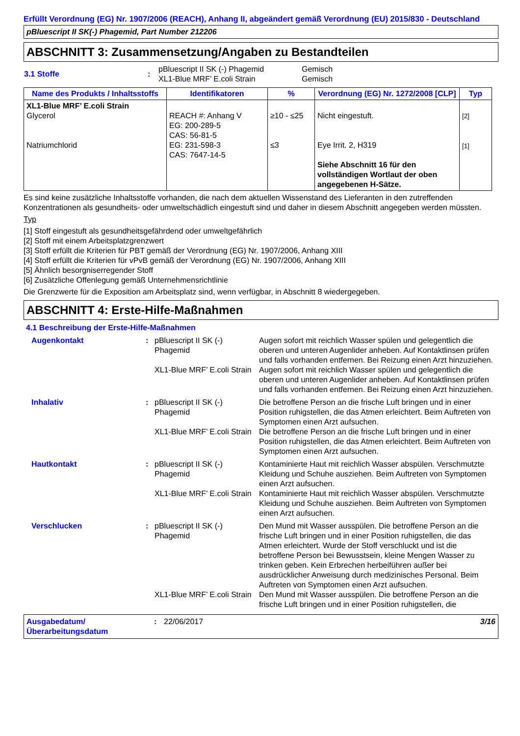Erfüllt Verordnung (EG) Nr. 1907/2006 (REACH), Anhang II, abgeändert gemäß Verordnung (EU) 2015/830 - Deutschland
pBluescript II SK(-) Phagemid, Part Number 212206
ABSCHNITT 3: Zusammensetzung/Angaben zu Bestandteilen
| 3.1 Stoffe | : | pBluescript II SK (-) Phagemid XL1-Blue MRF’ E.coli Strain | Gemisch Gemisch |
| Name des Produkts / Inhaltsstoffs | Identifikatoren | % | Verordnung (EG) Nr. 1272/2008 [CLP] | Typ |
| --- | --- | --- | --- | --- |
| XL1-Blue MRF’ E.coli Strain Glycerol Natriumchlorid | REACH #: Anhang V EG: 200-289-5 CAS: 56-81-5 EG: 231-598-3 CAS: 7647-14-5 | ≥10 - ≤25 ≤3 | Nicht eingestuft. Eye Irrit. 2, H319 Siehe Abschnitt 16 für den vollständigen Wortlaut der oben angegebenen H-Sätze. | [2] [1] |
Es sind keine zusätzliche Inhaltsstoffe vorhanden, die nach dem aktuellen Wissenstand des Lieferanten in den zutreffenden Konzentrationen als gesundheits- oder umweltschädlich eingestuft sind und daher in diesem Abschnitt angegeben werden müssten.
Typ
[1] Stoff eingestuft als gesundheitsgefährdend oder umweltgefährlich
[2] Stoff mit einem Arbeitsplatzgrenzwert
[3] Stoff erfüllt die Kriterien für PBT gemäß der Verordnung (EG) Nr. 1907/2006, Anhang XIII
[4] Stoff erfüllt die Kriterien für vPvB gemäß der Verordnung (EG) Nr. 1907/2006, Anhang XIII
[5] Ähnlich besorgniserregender Stoff
[6] Zusätzliche Offenlegung gemäß Unternehmensrichtlinie
Die Grenzwerte für die Exposition am Arbeitsplatz sind, wenn verfügbar, in Abschnitt 8 wiedergegeben.
ABSCHNITT 4: Erste-Hilfe-Maßnahmen
4.1 Beschreibung der Erste-Hilfe-Maßnahmen
| Augenkontakt | : | pBluescript II SK (-) Phagemid | Augen sofort mit reichlich Wasser spülen und gelegentlich die oberen und unteren Augenlider anheben. Auf Kontaktlinsen prüfen und falls vorhanden entfernen. Bei Reizung einen Arzt hinzuziehen. |
| | | XL1-Blue MRF’ E.coli Strain | Augen sofort mit reichlich Wasser spülen und gelegentlich die oberen und unteren Augenlider anheben. Auf Kontaktlinsen prüfen und falls vorhanden entfernen. Bei Reizung einen Arzt hinzuziehen. |
| Inhalativ | : | pBluescript II SK (-) Phagemid | Die betroffene Person an die frische Luft bringen und in einer Position ruhigstellen, die das Atmen erleichtert. Beim Auftreten von Symptomen einen Arzt aufsuchen. |
| | | XL1-Blue MRF’ E.coli Strain | Die betroffene Person an die frische Luft bringen und in einer Position ruhigstellen, die das Atmen erleichtert. Beim Auftreten von Symptomen einen Arzt aufsuchen. |
| Hautkontakt | : | pBluescript II SK (-) Phagemid | Kontaminierte Haut mit reichlich Wasser abspülen. Verschmutzte Kleidung und Schuhe ausziehen. Beim Auftreten von Symptomen einen Arzt aufsuchen. |
| | | XL1-Blue MRF’ E.coli Strain | Kontaminierte Haut mit reichlich Wasser abspülen. Verschmutzte Kleidung und Schuhe ausziehen. Beim Auftreten von Symptomen einen Arzt aufsuchen. |
| Verschlucken | : | pBluescript II SK (-) Phagemid | Den Mund mit Wasser ausspülen. Die betroffene Person an die frische Luft bringen und in einer Position ruhigstellen, die das Atmen erleichtert. Wurde der Stoff verschluckt und ist die betroffene Person bei Bewusstsein, kleine Mengen Wasser zu trinken geben. Kein Erbrechen herbeiführen außer bei ausdrücklicher Anweisung durch medizinisches Personal. Beim Auftreten von Symptomen einen Arzt aufsuchen. |
| | | XL1-Blue MRF’ E.coli Strain | Den Mund mit Wasser ausspülen. Die betroffene Person an die frische Luft bringen und in einer Position ruhigstellen, die |
Ausgabedatum/ Überarbeitungsdatum
: 22/06/2017 3/16